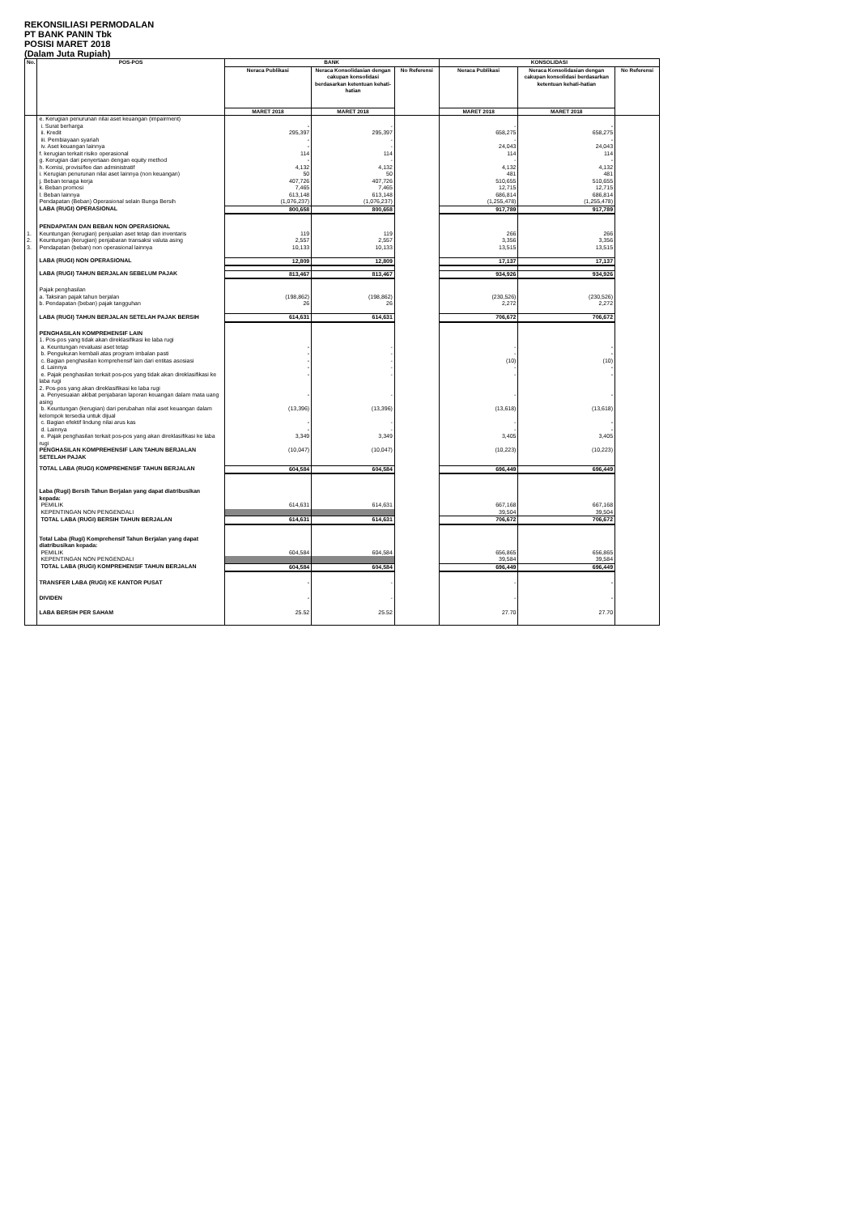REKONSILIASI PERMODALAN
PT BANK PANIN Tbk
POSISI MARET 2018
(Dalam Juta Rupiah)
| No. | POS-POS | BANK | | | KONSOLIDASI | | |
| --- | --- | --- | --- | --- | --- | --- | --- |
| | | Neraca Publikasi | Neraca Konsolidasian dengan cakupan konsolidasi berdasarkan ketentuan kehati-hatian | No Referensi | Neraca Publikasi | Neraca Konsolidasian dengan cakupan konsolidasi berdasarkan ketentuan kehati-hatian | No Referensi |
| | | MARET 2018 | MARET 2018 | | MARET 2018 | MARET 2018 | |
| | e. Kerugian penurunan nilai aset keuangan (impairment) | | | | | | |
| | i. Surat berharga | - | - | | - | - | |
| | ii. Kredit | 295,397 | 295,397 | | 658,275 | 658,275 | |
| | iii. Pembiayaan syariah | - | - | | - | - | |
| | iv. Aset keuangan lainnya | - | - | | 24,043 | 24,043 | |
| | f. kerugian terkait risiko operasional | 114 | 114 | | 114 | 114 | |
| | g. Kerugian dari penyertaan dengan equity method | - | - | | - | - | |
| | h. Komisi, provisi/fee dan administratif | 4,132 | 4,132 | | 4,132 | 4,132 | |
| | i. Kerugian penurunan nilai aset lainnya (non keuangan) | 50 | 50 | | 481 | 481 | |
| | j. Beban tenaga kerja | 407,726 | 407,726 | | 510,655 | 510,655 | |
| | k. Beban promosi | 7,465 | 7,465 | | 12,715 | 12,715 | |
| | l. Beban lainnya | 613,148 | 613,148 | | 686,814 | 686,814 | |
| | Pendapatan (Beban) Operasional selain Bunga Bersih | (1,076,237) | (1,076,237) | | (1,255,478) | (1,255,478) | |
| | LABA (RUGI) OPERASIONAL | 800,658 | 800,658 | | 917,789 | 917,789 | |
| | PENDAPATAN DAN BEBAN NON OPERASIONAL | | | | | | |
| 1. | Keuntungan (kerugian) penjualan aset tetap dan inventaris | 119 | 119 | | 266 | 266 | |
| 2. | Keuntungan (kerugian) penjabaran transaksi valuta asing | 2,557 | 2,557 | | 3,356 | 3,356 | |
| 3. | Pendapatan (beban) non operasional lainnya | 10,133 | 10,133 | | 13,515 | 13,515 | |
| | LABA (RUGI) NON OPERASIONAL | 12,809 | 12,809 | | 17,137 | 17,137 | |
| | LABA (RUGI) TAHUN BERJALAN SEBELUM PAJAK | 813,467 | 813,467 | | 934,926 | 934,926 | |
| | Pajak penghasilan | | | | | | |
| | a. Taksiran pajak tahun berjalan | (198,862) | (198,862) | | (230,526) | (230,526) | |
| | b. Pendapatan (beban) pajak tangguhan | 26 | 26 | | 2,272 | 2,272 | |
| | LABA (RUGI) TAHUN BERJALAN SETELAH PAJAK BERSIH | 614,631 | 614,631 | | 706,672 | 706,672 | |
| | PENGHASILAN KOMPREHENSIF LAIN | | | | | | |
| | 1. Pos-pos yang tidak akan direklasifikasi ke laba rugi | | | | | | |
| | a. Keuntungan revaluasi aset tetap | - | - | | - | - | |
| | b. Pengukuran kembali atas program imbalan pasti | - | - | | - | - | |
| | c. Bagian penghasilan komprehensif lain dari entitas asosiasi | - | - | | (10) | (10) | |
| | d. Lainnya | - | - | | - | - | |
| | e. Pajak penghasilan terkait pos-pos yang tidak akan direklasifikasi ke laba rugi | - | - | | - | - | |
| | 2. Pos-pos yang akan direklasifikasi ke laba rugi | | | | | | |
| | a. Penyesuaian akibat penjabaran laporan keuangan dalam mata uang asing | - | - | | - | - | |
| | b. Keuntungan (kerugian) dari perubahan nilai aset keuangan dalam kelompok tersedia untuk dijual | (13,396) | (13,396) | | (13,618) | (13,618) | |
| | c. Bagian efektif lindung nilai arus kas | - | - | | - | - | |
| | d. Lainnya | - | - | | - | - | |
| | e. Pajak penghasilan terkait pos-pos yang akan direklasifikasi ke laba rugi | 3,349 | 3,349 | | 3,405 | 3,405 | |
| | PENGHASILAN KOMPREHENSIF LAIN TAHUN BERJALAN SETELAH PAJAK | (10,047) | (10,047) | | (10,223) | (10,223) | |
| | TOTAL LABA (RUGI) KOMPREHENSIF TAHUN BERJALAN | 604,584 | 604,584 | | 696,449 | 696,449 | |
| | Laba (Rugi) Bersih Tahun Berjalan yang dapat diatribusikan kepada: | | | | | | |
| | PEMILIK | 614,631 | 614,631 | | 667,168 | 667,168 | |
| | KEPENTINGAN NON PENGENDALI | | | | 39,504 | 39,504 | |
| | TOTAL LABA (RUGI) BERSIH TAHUN BERJALAN | 614,631 | 614,631 | | 706,672 | 706,672 | |
| | Total Laba (Rugi) Komprehensif Tahun Berjalan yang dapat diatribusikan kepada: | | | | | | |
| | PEMILIK | 604,584 | 604,584 | | 656,865 | 656,865 | |
| | KEPENTINGAN NON PENGENDALI | | | | 39,584 | 39,584 | |
| | TOTAL LABA (RUGI) KOMPREHENSIF TAHUN BERJALAN | 604,584 | 604,584 | | 696,449 | 696,449 | |
| | TRANSFER LABA (RUGI) KE KANTOR PUSAT | - | - | | - | - | |
| | DIVIDEN | - | - | | - | - | |
| | LABA BERSIH PER SAHAM | 25.52 | 25.52 | | 27.70 | 27.70 | |